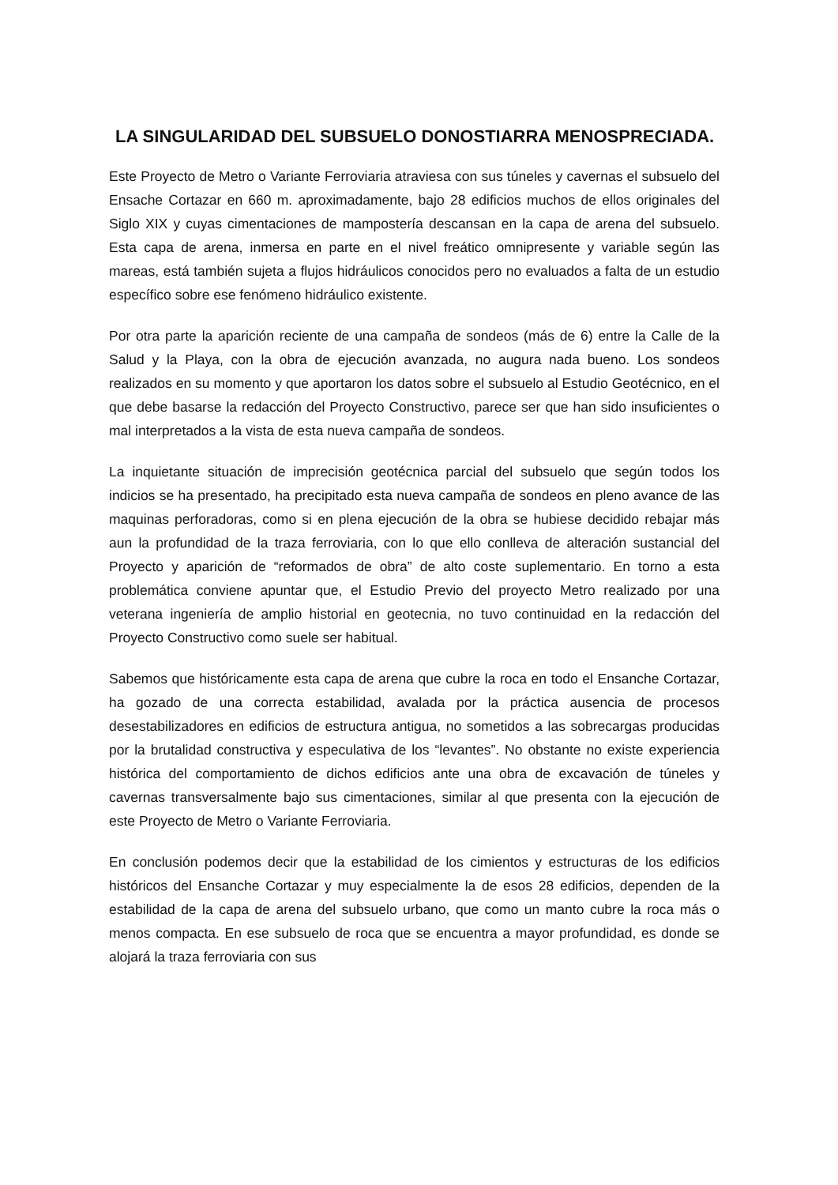LA SINGULARIDAD DEL SUBSUELO DONOSTIARRA MENOSPRECIADA.
Este Proyecto de Metro o Variante Ferroviaria atraviesa con sus túneles y cavernas el subsuelo del Ensache Cortazar en 660 m. aproximadamente, bajo 28 edificios muchos de ellos originales del Siglo XIX y cuyas cimentaciones de mampostería descansan en la capa de arena del subsuelo. Esta capa de arena, inmersa en parte en el nivel freático omnipresente y variable según las mareas, está también sujeta a flujos hidráulicos conocidos pero no evaluados a falta de un estudio específico sobre ese fenómeno hidráulico existente.
Por otra parte la aparición reciente de una campaña de sondeos (más de 6) entre la Calle de la Salud y la Playa, con la obra de ejecución avanzada, no augura nada bueno. Los sondeos realizados en su momento y que aportaron los datos sobre el subsuelo al Estudio Geotécnico, en el que debe basarse la redacción del Proyecto Constructivo, parece ser que han sido insuficientes o mal interpretados a la vista de esta nueva campaña de sondeos.
La inquietante situación de imprecisión geotécnica parcial del subsuelo que según todos los indicios se ha presentado, ha precipitado esta nueva campaña de sondeos en pleno avance de las maquinas perforadoras, como si en plena ejecución de la obra se hubiese decidido rebajar más aun la profundidad de la traza ferroviaria, con lo que ello conlleva de alteración sustancial del Proyecto y aparición de “reformados de obra” de alto coste suplementario. En torno a esta problemática conviene apuntar que, el Estudio Previo del proyecto Metro realizado por una veterana ingeniería de amplio historial en geotecnia, no tuvo continuidad en la redacción del Proyecto Constructivo como suele ser habitual.
Sabemos que históricamente esta capa de arena que cubre la roca en todo el Ensanche Cortazar, ha gozado de una correcta estabilidad, avalada por la práctica ausencia de procesos desestabilizadores en edificios de estructura antigua, no sometidos a las sobrecargas producidas por la brutalidad constructiva y especulativa de los “levantes”. No obstante no existe experiencia histórica del comportamiento de dichos edificios ante una obra de excavación de túneles y cavernas transversalmente bajo sus cimentaciones, similar al que presenta con la ejecución de este Proyecto de Metro o Variante Ferroviaria.
En conclusión podemos decir que la estabilidad de los cimientos y estructuras de los edificios históricos del Ensanche Cortazar y muy especialmente la de esos 28 edificios, dependen de la estabilidad de la capa de arena del subsuelo urbano, que como un manto cubre la roca más o menos compacta. En ese subsuelo de roca que se encuentra a mayor profundidad, es donde se alojará la traza ferroviaria con sus